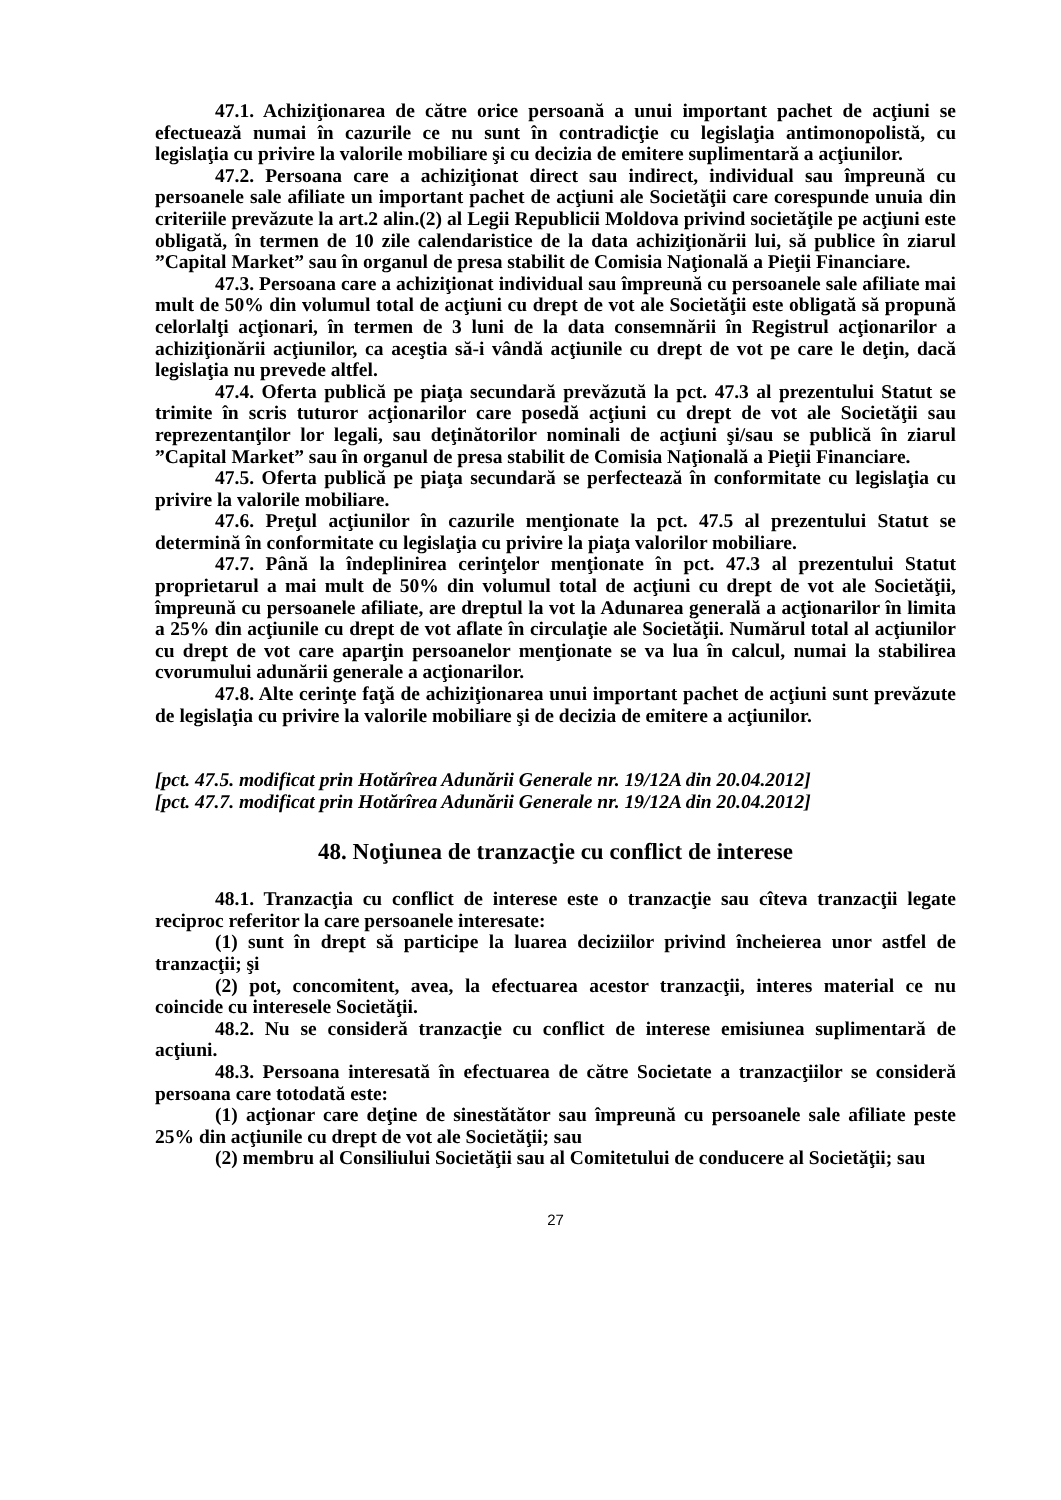47.1. Achiziţionarea de către orice persoană a unui important pachet de acţiuni se efectuează numai în cazurile ce nu sunt în contradicţie cu legislaţia antimonopolistă, cu legislaţia cu privire la valorile mobiliare şi cu decizia de emitere suplimentară a acţiunilor.
47.2. Persoana care a achiziţionat direct sau indirect, individual sau împreună cu persoanele sale afiliate un important pachet de acţiuni ale Societăţii care corespunde unuia din criteriile prevăzute la art.2 alin.(2) al Legii Republicii Moldova privind societăţile pe acţiuni este obligată, în termen de 10 zile calendaristice de la data achiziţionării lui, să publice în ziarul ”Capital Market” sau în organul de presa stabilit de Comisia Naţională a Pieţii Financiare.
47.3. Persoana care a achiziţionat individual sau împreună cu persoanele sale afiliate mai mult de 50% din volumul total de acţiuni cu drept de vot ale Societăţii este obligată să propună celorlalţi acţionari, în termen de 3 luni de la data consemnării în Registrul acţionarilor a achiziţionării acţiunilor, ca aceştia să-i vândă acţiunile cu drept de vot pe care le deţin, dacă legislaţia nu prevede altfel.
47.4. Oferta publică pe piaţa secundară prevăzută la pct. 47.3 al prezentului Statut se trimite în scris tuturor acţionarilor care posedă acţiuni cu drept de vot ale Societăţii sau reprezentanţilor lor legali, sau deţinătorilor nominali de acţiuni şi/sau se publică în ziarul ”Capital Market” sau în organul de presa stabilit de Comisia Naţională a Pieţii Financiare.
47.5. Oferta publică pe piaţa secundară se perfectează în conformitate cu legislaţia cu privire la valorile mobiliare.
47.6. Preţul acţiunilor în cazurile menţionate la pct. 47.5 al prezentului Statut se determină în conformitate cu legislaţia cu privire la piaţa valorilor mobiliare.
47.7. Până la îndeplinirea cerinţelor menţionate în pct. 47.3 al prezentului Statut proprietarul a mai mult de 50% din volumul total de acţiuni cu drept de vot ale Societăţii, împreună cu persoanele afiliate, are dreptul la vot la Adunarea generală a acţionarilor în limita a 25% din acţiunile cu drept de vot aflate în circulaţie ale Societăţii. Numărul total al acţiunilor cu drept de vot care aparţin persoanelor menţionate se va lua în calcul, numai la stabilirea cvorumului adunării generale a acţionarilor.
47.8. Alte cerinţe faţă de achiziţionarea unui important pachet de acţiuni sunt prevăzute de legislaţia cu privire la valorile mobiliare şi de decizia de emitere a acţiunilor.
[pct. 47.5. modificat prin Hotărîrea Adunării Generale nr. 19/12A din 20.04.2012]
[pct. 47.7. modificat prin Hotărîrea Adunării Generale nr. 19/12A din 20.04.2012]
48. Noţiunea de tranzacţie cu conflict de interese
48.1. Tranzacţia cu conflict de interese este o tranzacţie sau cîteva tranzacţii legate reciproc referitor la care persoanele interesate:
(1) sunt în drept să participe la luarea deciziilor privind încheierea unor astfel de tranzacţii; şi
(2) pot, concomitent, avea, la efectuarea acestor tranzacţii, interes material ce nu coincide cu interesele Societăţii.
48.2. Nu se consideră tranzacţie cu conflict de interese emisiunea suplimentară de acţiuni.
48.3. Persoana interesată în efectuarea de către Societate a tranzacţiilor se consideră persoana care totodată este:
(1) acţionar care deţine de sinestătător sau împreună cu persoanele sale afiliate peste 25% din acţiunile cu drept de vot ale Societăţii; sau
(2) membru al Consiliului Societăţii sau al Comitetului de conducere al Societăţii; sau
27